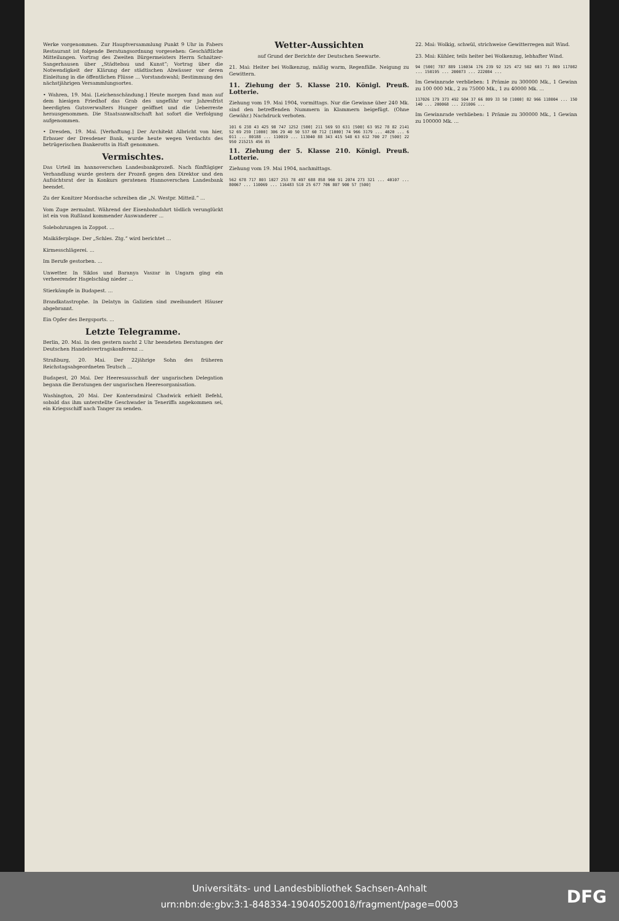Werke vorgenommen. Zur Hauptversammlung Punkt 9 Uhr in Fabers Restaurant ist folgende Beratungsordnung vorgesehen: Geschäftliche Mitteilungen. Vortrag des Zweiten Bürgermeisters Herrn Schnitzer-Sangerhausen über „Städtebau und Kunst“; Vortrag über die Notwendigkeit der Klärung der städtischen Abwässer vor deren Einleitung in die öffentlichen Flüsse ... Vorstandswahl; Bestimmung des nächstjährigen Versammlungsortes.
• Wahren, 19. Mai. [Leichenschändung.] Heute morgen fand man auf dem hiesigen Friedhof das Grab des ungefähr vor Jahresfrist beerdigten Gutsverwalters Hunger geöffnet und die Ueberreste herausgenommen. Die Staatsanwaltschaft hat sofort die Verfolgung aufgenommen.
• Dresden, 19. Mai. [Verhaftung.] Der Architekt Albricht von hier, Erbauer der Dresdener Bank, wurde heute wegen Verdachts des betrügerischen Bankerotts in Haft genommen.
Vermischtes.
Das Urteil im hannoverschen Landesbankprozeß. Nach fünftägiger Verhandlung wurde gestern der Prozeß gegen den Direktor und den Aufsichtsrat der in Konkurs geratenen Hannoverschen Landesbank beendet.
Zu der Konitzer Mordsache schreiben die „N. Westpr. Mitteil.“ ...
Vom Zuge zermalmt. Während der Eisenbahnfahrt tödlich verunglückt ist ein von Rußland kommender Auswanderer ...
Solebohrungen in Zoppot. ...
Maikäferplage. Der „Schles. Ztg.“ wird berichtet ...
Kirmesschlägerei. ...
Im Berufe gestorben. ...
Unwetter. In Siklos und Baranya Vaszar in Ungarn ging ein verheerender Hagelschlag nieder ...
Stierkämpfe in Budapest. ...
Brandkatastrophe. In Delatyn in Galizien sind zweihundert Häuser abgebrannt.
Ein Opfer des Bergsports. ...
Letzte Telegramme.
Berlin, 20. Mai. In den gestern nacht 2 Uhr beendeten Beratungen der Deutschen Handelsvertragskonferenz ...
Straßburg, 20. Mai. Der 22jährige Sohn des früheren Reichstagsabgeordneten Teutsch ...
Budapest, 20 Mai. Der Heeresausschuß der ungarischen Delegation begann die Beratungen der ungarischen Heeresorganisation.
Washington, 20 Mai. Der Konteradmiral Chadwick erhielt Befehl, sobald das ihm unterstellte Geschwader in Teneriffa angekommen sei, ein Kriegsschiff nach Tanger zu senden.
Wetter-Aussichten
auf Grund der Berichte der Deutschen Seewarte.
21. Mai: Heiter bei Wolkenzug, mäßig warm, Regenfälle. Neigung zu Gewittern.
11. Ziehung der 5. Klasse 210. Königl. Preuß. Lotterie.
Ziehung vom 19. Mai 1904, vormittags. Nur die Gewinne über 240 Mk. sind den betreffenden Nummern in Klammern beigefügt. (Ohne Gewähr.) Nachdruck verboten.
101 6 238 43 425 98 747 1252 [500] 211 569 93 631 [500] 63 952 78 82 2141 52 69 259 [1000] 306 29 40 50 537 60 712 [1000] 74 966 3179 ... 4020 ... 6011 ... 80188 ... 110019 ... 113040 88 343 415 548 63 612 700 27 [500] 22 950 215215 456 85
11. Ziehung der 5. Klasse 210. Königl. Preuß. Lotterie.
Ziehung vom 19. Mai 1904, nachmittags.
562 678 717 803 1027 253 78 497 688 858 960 91 2074 273 321 ... 40107 ... 80067 ... 110069 ... 116483 510 25 677 706 807 900 57 [500]
22. Mai: Wolkig, schwül, strichweise Gewitterregen mit Wind.
23. Mai: Kühler, teils heiter bei Wolkenzug, lebhafter Wind.
94 [500] 787 889 116034 176 239 92 325 472 502 603 71 869 117082 ... 150195 ... 200073 ... 222084 ...
Im Gewinnrade verblieben: 1 Prämie zu 300000 Mk., 1 Gewinn zu 100 000 Mk., 2 zu 75000 Mk., 1 zu 40000 Mk. ...
117026 179 373 492 504 37 66 809 33 50 [1000] 82 966 118004 ... 150140 ... 200068 ... 221006 ...
Im Gewinnrade verblieben: 1 Prämie zu 300000 Mk., 1 Gewinn zu 100000 Mk. ...
Universitäts- und Landesbibliothek Sachsen-Anhalt
urn:nbn:de:gbv:3:1-848334-19040520018/fragment/page=0003
DFG